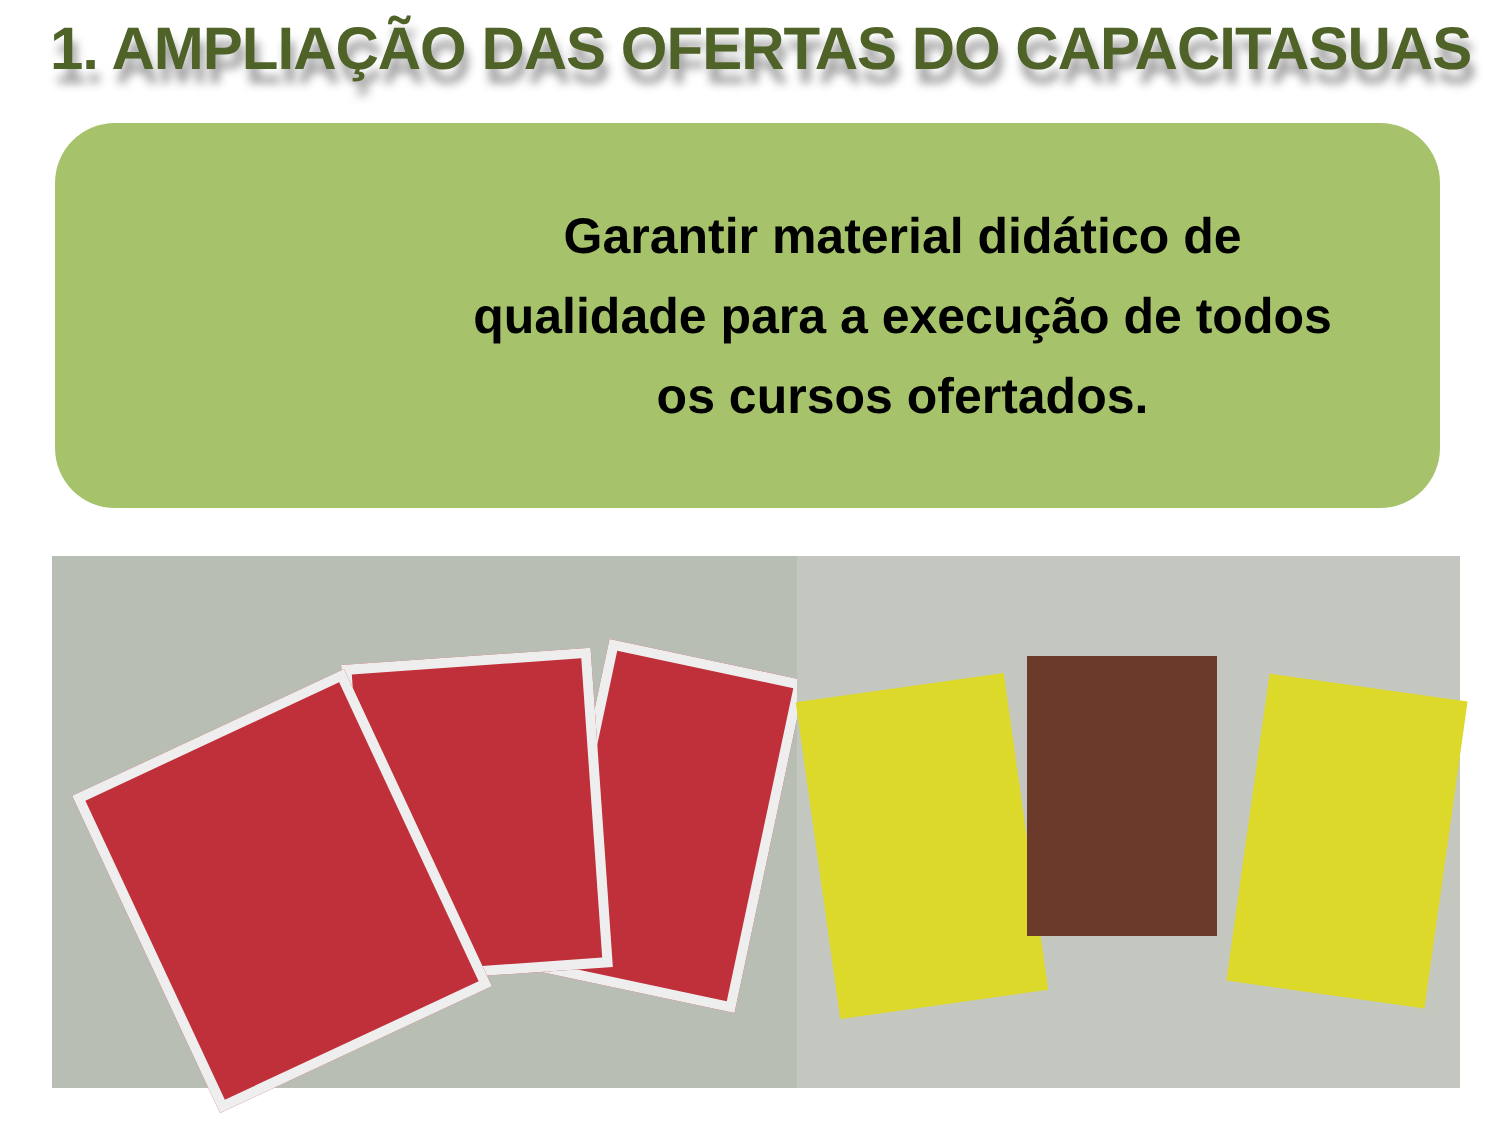1. AMPLIAÇÃO DAS OFERTAS DO CAPACITASUAS
Garantir material didático de
qualidade para a execução de todos
os cursos ofertados.